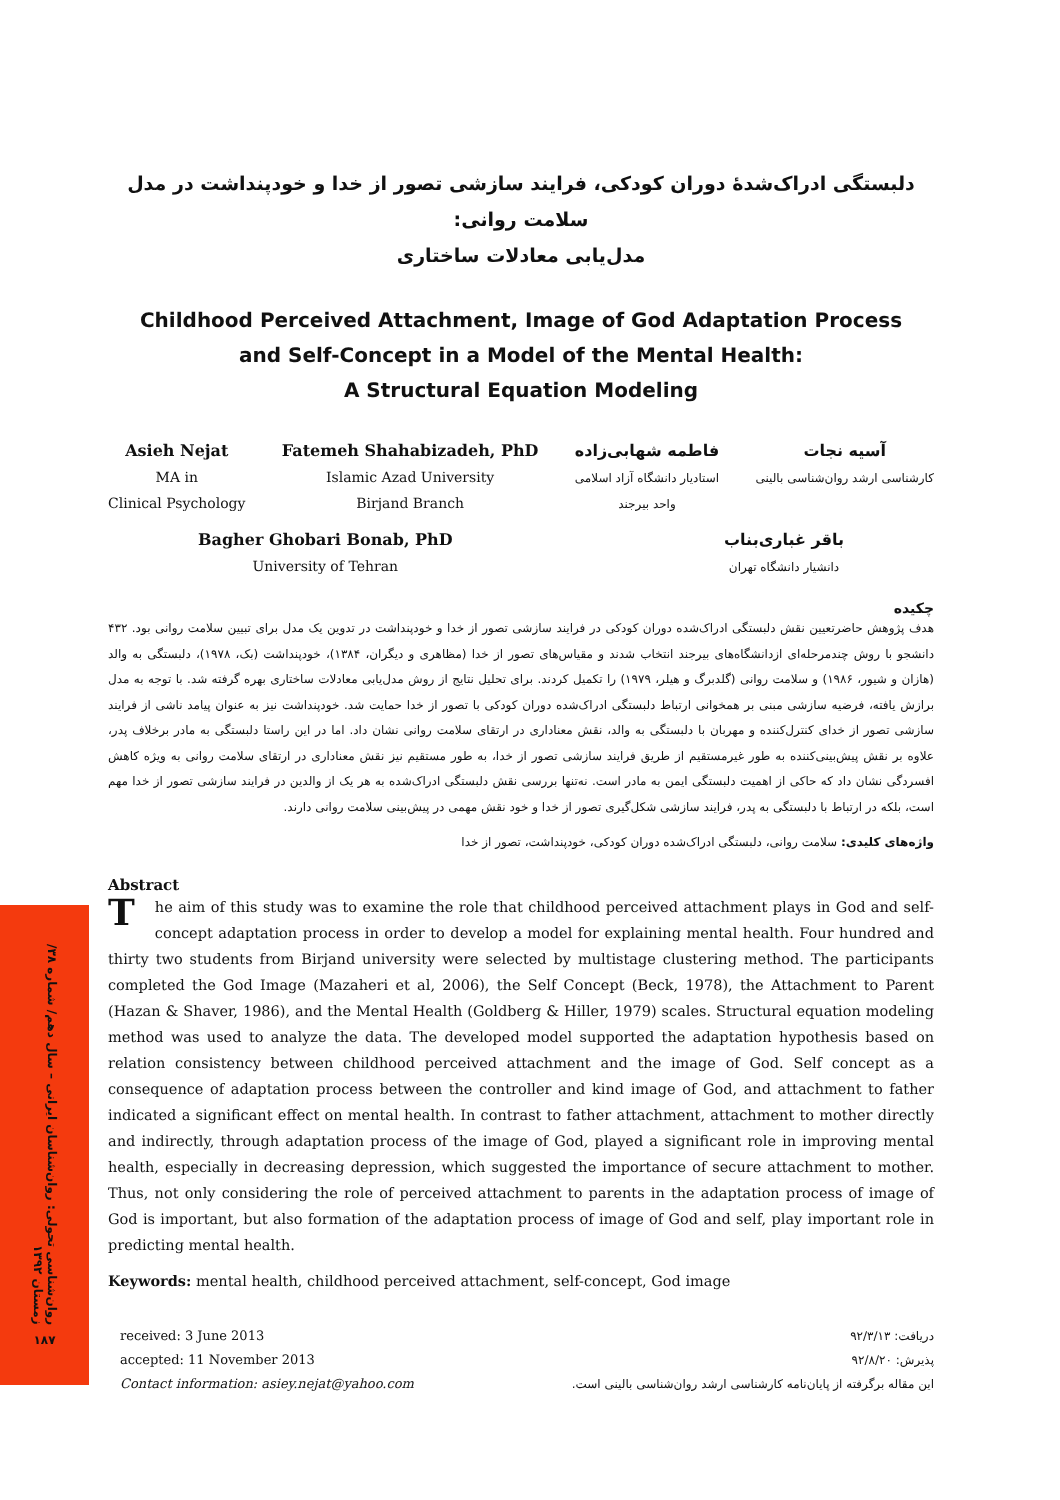روان‌شناسی تحولی: روان‌شناسان ایرانی – سال دهم/ شماره ۳۸/ زمستان ۱۳۹۲
۱۸۷
دلبستگی ادراک‌شدهٔ دوران کودکی، فرایند سازشی تصور از خدا و خودپنداشت در مدل سلامت روانی:
مدل‌یابی معادلات ساختاری
Childhood Perceived Attachment, Image of God Adaptation Process
and Self-Concept in a Model of the Mental Health:
A Structural Equation Modeling
Asieh Nejat
MA in
Clinical Psychology
Fatemeh Shahabizadeh, PhD
Islamic Azad University
Birjand Branch
فاطمه شهابی‌زاده
استادیار دانشگاه آزاد اسلامی
واحد بیرجند
آسیه نجات
کارشناسی ارشد روان‌شناسی بالینی
Bagher Ghobari Bonab, PhD
University of Tehran
باقر غباری‌بناب
دانشیار دانشگاه تهران
چکیده
هدف پژوهش حاضرتعیین نقش دلبستگی ادراک‌شده دوران کودکی در فرایند سازشی تصور از خدا و خودپنداشت در تدوین یک مدل برای تبیین سلامت روانی بود. ۴۳۲ دانشجو با روش چندمرحله‌ای ازدانشگاه‌های بیرجند انتخاب شدند و مقیاس‌های تصور از خدا (مظاهری و دیگران، ۱۳۸۴)، خودپنداشت (بک، ۱۹۷۸)، دلبستگی به والد (هازان و شیور، ۱۹۸۶) و سلامت روانی (گلدبرگ و هیلر، ۱۹۷۹) را تکمیل کردند. برای تحلیل نتایج از روش مدل‌یابی معادلات ساختاری بهره گرفته شد. با توجه به مدل برازش یافته، فرضیه سازشی مبنی بر همخوانی ارتباط دلبستگی ادراک‌شده دوران کودکی با تصور از خدا حمایت شد. خودپنداشت نیز به عنوان پیامد ناشی از فرایند سازشی تصور از خدای کنترل‌کننده و مهربان با دلبستگی به والد، نقش معناداری در ارتقای سلامت روانی نشان داد. اما در این راستا دلبستگی به مادر برخلاف پدر، علاوه بر نقش پیش‌بینی‌کننده به طور غیرمستقیم از طریق فرایند سازشی تصور از خدا، به طور مستقیم نیز نقش معناداری در ارتقای سلامت روانی به ویژه کاهش افسردگی نشان داد که حاکی از اهمیت دلبستگی ایمن به مادر است. نه‌تنها بررسی نقش دلبستگی ادراک‌شده به هر یک از والدین در فرایند سازشی تصور از خدا مهم است، بلکه در ارتباط با دلبستگی به پدر، فرایند سازشی شکل‌گیری تصور از خدا و خود نقش مهمی در پیش‌بینی سلامت روانی دارند.
واژه‌های کلیدی: سلامت روانی، دلبستگی ادراک‌شده دوران کودکی، خودپنداشت، تصور از خدا
Abstract
The aim of this study was to examine the role that childhood perceived attachment plays in God and self-concept adaptation process in order to develop a model for explaining mental health. Four hundred and thirty two students from Birjand university were selected by multistage clustering method. The participants completed the God Image (Mazaheri et al, 2006), the Self Concept (Beck, 1978), the Attachment to Parent (Hazan & Shaver, 1986), and the Mental Health (Goldberg & Hiller, 1979) scales. Structural equation modeling method was used to analyze the data. The developed model supported the adaptation hypothesis based on relation consistency between childhood perceived attachment and the image of God. Self concept as a consequence of adaptation process between the controller and kind image of God, and attachment to father indicated a significant effect on mental health. In contrast to father attachment, attachment to mother directly and indirectly, through adaptation process of the image of God, played a significant role in improving mental health, especially in decreasing depression, which suggested the importance of secure attachment to mother. Thus, not only considering the role of perceived attachment to parents in the adaptation process of image of God is important, but also formation of the adaptation process of image of God and self, play important role in predicting mental health.
Keywords: mental health, childhood perceived attachment, self-concept, God image
received: 3 June 2013
accepted: 11 November 2013
Contact information: asiey.nejat@yahoo.com
دریافت: ۹۲/۳/۱۳
پذیرش: ۹۲/۸/۲۰
این مقاله برگرفته از پایان‌نامه کارشناسی ارشد روان‌شناسی بالینی است.